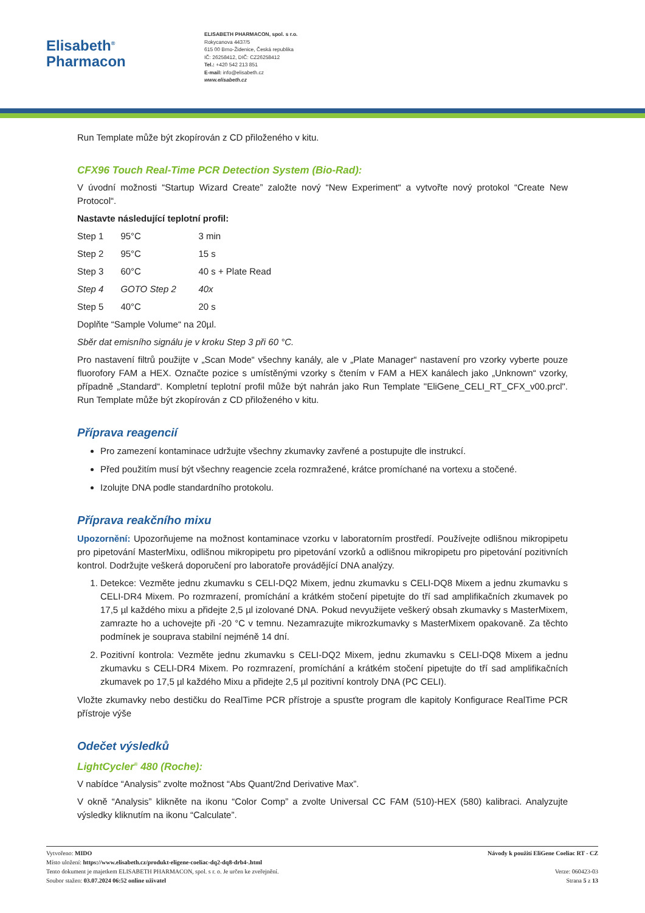Elisabeth<sup>®</sup>
Pharmacon
ELISABETH PHARMACON, spol. s r.o.
Rokycanova 4437/5
615 00 Brno-Židenice, Česká republika
IČ: 26258412, DIČ: CZ26258412
Tel.: +420 542 213 851
E-mail: info@elisabeth.cz
www.elisabeth.cz
Run Template může být zkopírován z CD přiloženého v kitu.
CFX96 Touch Real-Time PCR Detection System (Bio-Rad):
V úvodní možnosti “Startup Wizard Create” založte nový “New Experiment“ a vytvořte nový protokol “Create New Protocol“.
Nastavte následující teplotní profil:
| Step 1 | 95°C | 3 min |
| Step 2 | 95°C | 15 s |
| Step 3 | 60°C | 40 s + Plate Read |
| Step 4 | GOTO Step 2 | 40x |
| Step 5 | 40°C | 20 s |
Doplňte “Sample Volume“ na 20µl.
Sběr dat emisního signálu je v kroku Step 3 při 60 °C.
Pro nastavení filtrů použijte v „Scan Mode“ všechny kanály, ale v „Plate Manager“ nastavení pro vzorky vyberte pouze fluorofory FAM a HEX. Označte pozice s umístěnými vzorky s čtením v FAM a HEX kanálech jako „Unknown“ vzorky, případně „Standard“. Kompletní teplotní profil může být nahrán jako Run Template "EliGene_CELI_RT_CFX_v00.prcl". Run Template může být zkopírován z CD přiloženého v kitu.
Příprava reagencií
Pro zamezení kontaminace udržujte všechny zkumavky zavřené a postupujte dle instrukcí.
Před použitím musí být všechny reagencie zcela rozmražené, krátce promíchané na vortexu a stočené.
Izolujte DNA podle standardního protokolu.
Příprava reakčního mixu
Upozornění: Upozorňujeme na možnost kontaminace vzorku v laboratorním prostředí. Používejte odlišnou mikropipetu pro pipetování MasterMixu, odlišnou mikropipetu pro pipetování vzorků a odlišnou mikropipetu pro pipetování pozitivních kontrol. Dodržujte veškerá doporučení pro laboratoře provádějící DNA analýzy.
1. Detekce: Vezměte jednu zkumavku s CELI-DQ2 Mixem, jednu zkumavku s CELI-DQ8 Mixem a jednu zkumavku s CELI-DR4 Mixem. Po rozmrazení, promíchání a krátkém stočení pipetujte do tří sad amplifikačních zkumavek po 17,5 µl každého mixu a přidejte 2,5 µl izolované DNA. Pokud nevyužijete veškerý obsah zkumavky s MasterMixem, zamrazte ho a uchovejte při -20 °C v temnu. Nezamrazujte mikrozkumavky s MasterMixem opakovaně. Za těchto podmínek je souprava stabilní nejméně 14 dní.
2. Pozitivní kontrola: Vezměte jednu zkumavku s CELI-DQ2 Mixem, jednu zkumavku s CELI-DQ8 Mixem a jednu zkumavku s CELI-DR4 Mixem. Po rozmrazení, promíchání a krátkém stočení pipetujte do tří sad amplifikačních zkumavek po 17,5 µl každého Mixu a přidejte 2,5 µl pozitivní kontroly DNA (PC CELI).
Vložte zkumavky nebo destičku do RealTime PCR přístroje a spusťte program dle kapitoly Konfigurace RealTime PCR přístroje výše
Odečet výsledků
LightCycler<sup>®</sup> 480 (Roche):
V nabídce “Analysis” zvolte možnost “Abs Quant/2nd Derivative Max”.
V okně “Analysis” klikněte na ikonu “Color Comp” a zvolte Universal CC FAM (510)-HEX (580) kalibraci. Analyzujte výsledky kliknutím na ikonu “Calculate”.
Vytvořeno: MIDO
Místo uložení: https://www.elisabeth.cz/produkt-eligene-coeliac-dq2-dq8-drb4-.html
Tento dokument je majetkem ELISABETH PHARMACON, spol. s r. o. Je určen ke zveřejnění.
Soubor stažen: 03.07.2024 06:52 online uživatel
Návody k použití EliGene Coeliac RT - CZ
Verze: 060423-03
Strana 5 z 13